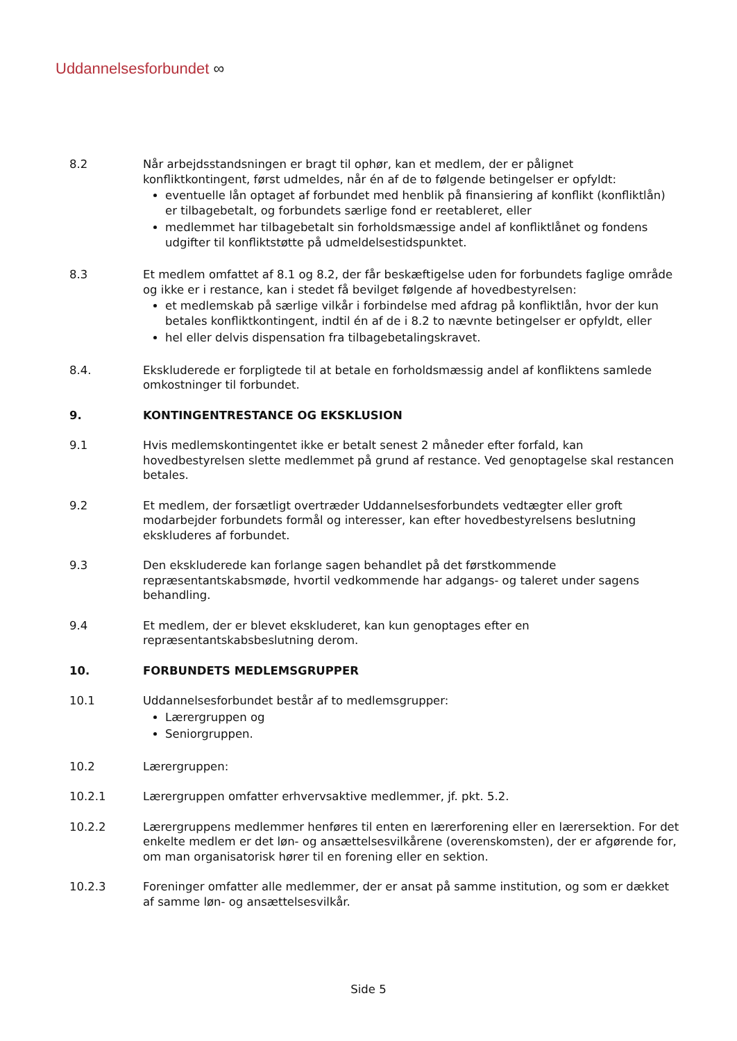Uddannelsesforbundet ∞
8.2 Når arbejdsstandsningen er bragt til ophør, kan et medlem, der er pålignet konfliktkontingent, først udmeldes, når én af de to følgende betingelser er opfyldt:
eventuelle lån optaget af forbundet med henblik på finansiering af konflikt (konfliktlån) er tilbagebetalt, og forbundets særlige fond er reetableret, eller
medlemmet har tilbagebetalt sin forholdsmæssige andel af konfliktlånet og fondens udgifter til konfliktstøtte på udmeldelsestidspunktet.
8.3 Et medlem omfattet af 8.1 og 8.2, der får beskæftigelse uden for forbundets faglige område og ikke er i restance, kan i stedet få bevilget følgende af hovedbestyrelsen:
et medlemskab på særlige vilkår i forbindelse med afdrag på konfliktlån, hvor der kun betales konfliktkontingent, indtil én af de i 8.2 to nævnte betingelser er opfyldt, eller
hel eller delvis dispensation fra tilbagebetalingskravet.
8.4. Ekskluderede er forpligtede til at betale en forholdsmæssig andel af konfliktens samlede omkostninger til forbundet.
9. KONTINGENTRESTANCE OG EKSKLUSION
9.1 Hvis medlemskontingentet ikke er betalt senest 2 måneder efter forfald, kan hovedbestyrelsen slette medlemmet på grund af restance. Ved genoptagelse skal restancen betales.
9.2 Et medlem, der forsætligt overtræder Uddannelsesforbundets vedtægter eller groft modarbejder forbundets formål og interesser, kan efter hovedbestyrelsens beslutning ekskluderes af forbundet.
9.3 Den ekskluderede kan forlange sagen behandlet på det førstkommende repræsentantskabsmøde, hvortil vedkommende har adgangs- og taleret under sagens behandling.
9.4 Et medlem, der er blevet ekskluderet, kan kun genoptages efter en repræsentantskabsbeslutning derom.
10. FORBUNDETS MEDLEMSGRUPPER
10.1 Uddannelsesforbundet består af to medlemsgrupper:
Lærergruppen og
Seniorgruppen.
10.2 Lærergruppen:
10.2.1 Lærergruppen omfatter erhvervsaktive medlemmer, jf. pkt. 5.2.
10.2.2 Lærergruppens medlemmer henføres til enten en lærerforening eller en lærersektion. For det enkelte medlem er det løn- og ansættelsesvilkårene (overenskomsten), der er afgørende for, om man organisatorisk hører til en forening eller en sektion.
10.2.3 Foreninger omfatter alle medlemmer, der er ansat på samme institution, og som er dækket af samme løn- og ansættelsesvilkår.
Side 5